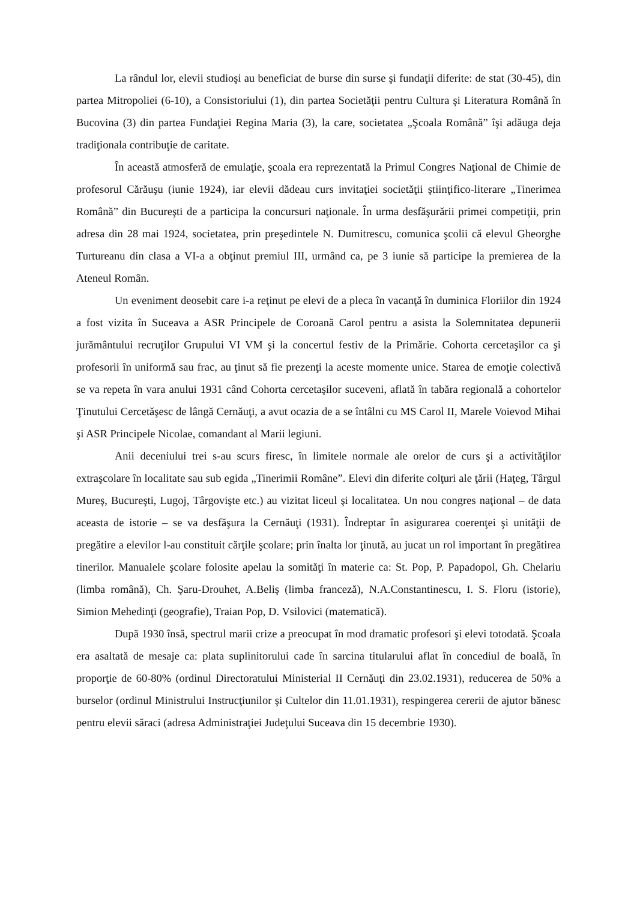La rândul lor, elevii studioşi au beneficiat de burse din surse şi fundaţii diferite: de stat (30-45), din partea Mitropoliei (6-10), a Consistoriului (1), din partea Societăţii pentru Cultura şi Literatura Română în Bucovina (3) din partea Fundaţiei Regina Maria (3), la care, societatea „Şcoala Română” îşi adăuga deja tradiţionala contribuţie de caritate.
În această atmosferă de emulaţie, şcoala era reprezentată la Primul Congres Naţional de Chimie de profesorul Cărăuşu (iunie 1924), iar elevii dădeau curs invitaţiei societăţii ştiinţifico-literare „Tinerimea Română” din Bucureşti de a participa la concursuri naţionale. În urma desfăşurării primei competiţii, prin adresa din 28 mai 1924, societatea, prin preşedintele N. Dumitrescu, comunica şcolii că elevul Gheorghe Turtureanu din clasa a VI-a a obţinut premiul III, urmând ca, pe 3 iunie să participe la premierea de la Ateneul Român.
Un eveniment deosebit care i-a reţinut pe elevi de a pleca în vacanţă în duminica Floriilor din 1924 a fost vizita în Suceava a ASR Principele de Coroană Carol pentru a asista la Solemnitatea depunerii jurământului recruţilor Grupului VI VM şi la concertul festiv de la Primărie. Cohorta cercetaşilor ca şi profesorii în uniformă sau frac, au ţinut să fie prezenţi la aceste momente unice. Starea de emoţie colectivă se va repeta în vara anului 1931 când Cohorta cercetaşilor suceveni, aflată în tabăra regională a cohortelor Ţinutului Cercetăşesc de lângă Cernăuţi, a avut ocazia de a se întâlni cu MS Carol II, Marele Voievod Mihai şi ASR Principele Nicolae, comandant al Marii legiuni.
Anii deceniului trei s-au scurs firesc, în limitele normale ale orelor de curs şi a activităţilor extraşcolare în localitate sau sub egida „Tinerimii Române”. Elevi din diferite colţuri ale ţării (Haţeg, Târgul Mureş, Bucureşti, Lugoj, Târgovişte etc.) au vizitat liceul şi localitatea. Un nou congres naţional – de data aceasta de istorie – se va desfăşura la Cernăuţi (1931). Îndreptar în asigurarea coerenţei şi unităţii de pregătire a elevilor l-au constituit cărţile şcolare; prin înalta lor ţinută, au jucat un rol important în pregătirea tinerilor. Manualele şcolare folosite apelau la somităţi în materie ca: St. Pop, P. Papadopol, Gh. Chelariu (limba română), Ch. Şaru-Drouhet, A.Beliş (limba franceză), N.A.Constantinescu, I. S. Floru (istorie), Simion Mehedinţi (geografie), Traian Pop, D. Vsilovici (matematică).
După 1930 însă, spectrul marii crize a preocupat în mod dramatic profesori şi elevi totodată. Şcoala era asaltată de mesaje ca: plata suplinitorului cade în sarcina titularului aflat în concediul de boală, în proporţie de 60-80% (ordinul Directoratului Ministerial II Cernăuţi din 23.02.1931), reducerea de 50% a burselor (ordinul Ministrului Instrucţiunilor şi Cultelor din 11.01.1931), respingerea cererii de ajutor bănesc pentru elevii săraci (adresa Administraţiei Judeţului Suceava din 15 decembrie 1930).